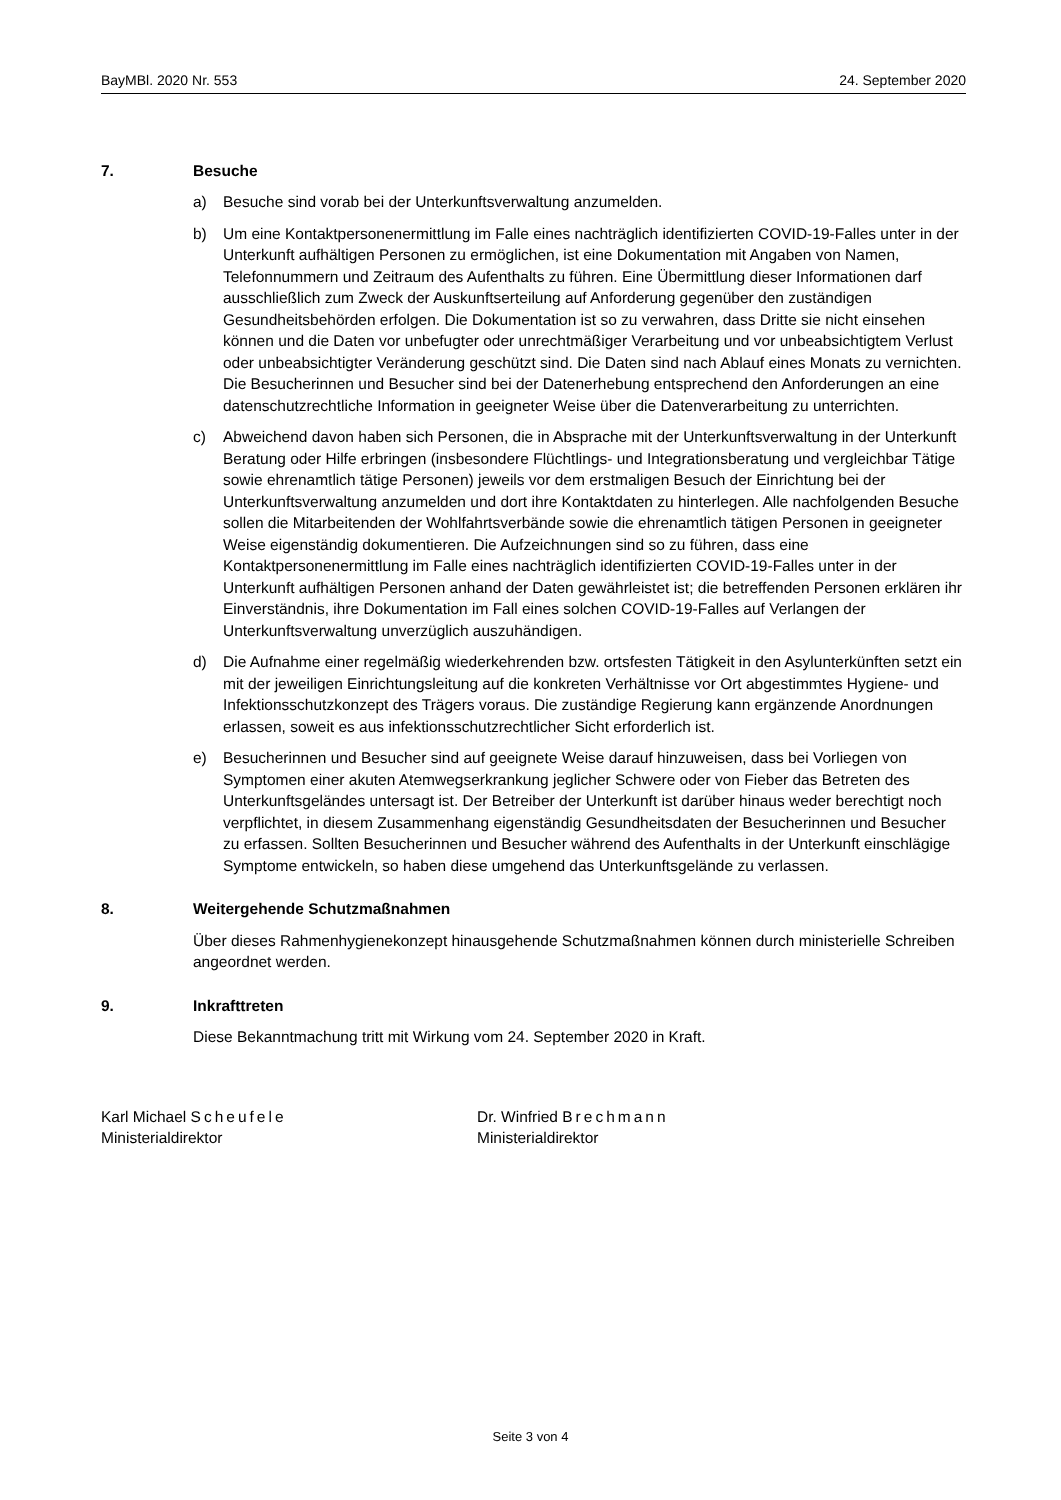BayMBl. 2020 Nr. 553 24. September 2020
7. Besuche
a) Besuche sind vorab bei der Unterkunftsverwaltung anzumelden.
b) Um eine Kontaktpersonenermittlung im Falle eines nachträglich identifizierten COVID-19-Falles unter in der Unterkunft aufhältigen Personen zu ermöglichen, ist eine Dokumentation mit Angaben von Namen, Telefonnummern und Zeitraum des Aufenthalts zu führen. Eine Übermittlung dieser Informationen darf ausschließlich zum Zweck der Auskunftserteilung auf Anforderung gegenüber den zuständigen Gesundheitsbehörden erfolgen. Die Dokumentation ist so zu verwahren, dass Dritte sie nicht einsehen können und die Daten vor unbefugter oder unrechtmäßiger Verarbeitung und vor unbeabsichtigtem Verlust oder unbeabsichtigter Veränderung geschützt sind. Die Daten sind nach Ablauf eines Monats zu vernichten. Die Besucherinnen und Besucher sind bei der Datenerhebung entsprechend den Anforderungen an eine datenschutzrechtliche Information in geeigneter Weise über die Datenverarbeitung zu unterrichten.
c) Abweichend davon haben sich Personen, die in Absprache mit der Unterkunftsverwaltung in der Unterkunft Beratung oder Hilfe erbringen (insbesondere Flüchtlings- und Integrationsberatung und vergleichbar Tätige sowie ehrenamtlich tätige Personen) jeweils vor dem erstmaligen Besuch der Einrichtung bei der Unterkunftsverwaltung anzumelden und dort ihre Kontaktdaten zu hinterlegen. Alle nachfolgenden Besuche sollen die Mitarbeitenden der Wohlfahrtsverbände sowie die ehrenamtlich tätigen Personen in geeigneter Weise eigenständig dokumentieren. Die Aufzeichnungen sind so zu führen, dass eine Kontaktpersonenermittlung im Falle eines nachträglich identifizierten COVID-19-Falles unter in der Unterkunft aufhältigen Personen anhand der Daten gewährleistet ist; die betreffenden Personen erklären ihr Einverständnis, ihre Dokumentation im Fall eines solchen COVID-19-Falles auf Verlangen der Unterkunftsverwaltung unverzüglich auszuhändigen.
d) Die Aufnahme einer regelmäßig wiederkehrenden bzw. ortsfesten Tätigkeit in den Asylunterkünften setzt ein mit der jeweiligen Einrichtungsleitung auf die konkreten Verhältnisse vor Ort abgestimmtes Hygiene- und Infektionsschutzkonzept des Trägers voraus. Die zuständige Regierung kann ergänzende Anordnungen erlassen, soweit es aus infektionsschutzrechtlicher Sicht erforderlich ist.
e) Besucherinnen und Besucher sind auf geeignete Weise darauf hinzuweisen, dass bei Vorliegen von Symptomen einer akuten Atemwegserkrankung jeglicher Schwere oder von Fieber das Betreten des Unterkunftsgeländes untersagt ist. Der Betreiber der Unterkunft ist darüber hinaus weder berechtigt noch verpflichtet, in diesem Zusammenhang eigenständig Gesundheitsdaten der Besucherinnen und Besucher zu erfassen. Sollten Besucherinnen und Besucher während des Aufenthalts in der Unterkunft einschlägige Symptome entwickeln, so haben diese umgehend das Unterkunftsgelände zu verlassen.
8. Weitergehende Schutzmaßnahmen
Über dieses Rahmenhygienekonzept hinausgehende Schutzmaßnahmen können durch ministerielle Schreiben angeordnet werden.
9. Inkrafttreten
Diese Bekanntmachung tritt mit Wirkung vom 24. September 2020 in Kraft.
Karl Michael Scheufele
Ministerialdirektor
Dr. Winfried Brechmann
Ministerialdirektor
Seite 3 von 4